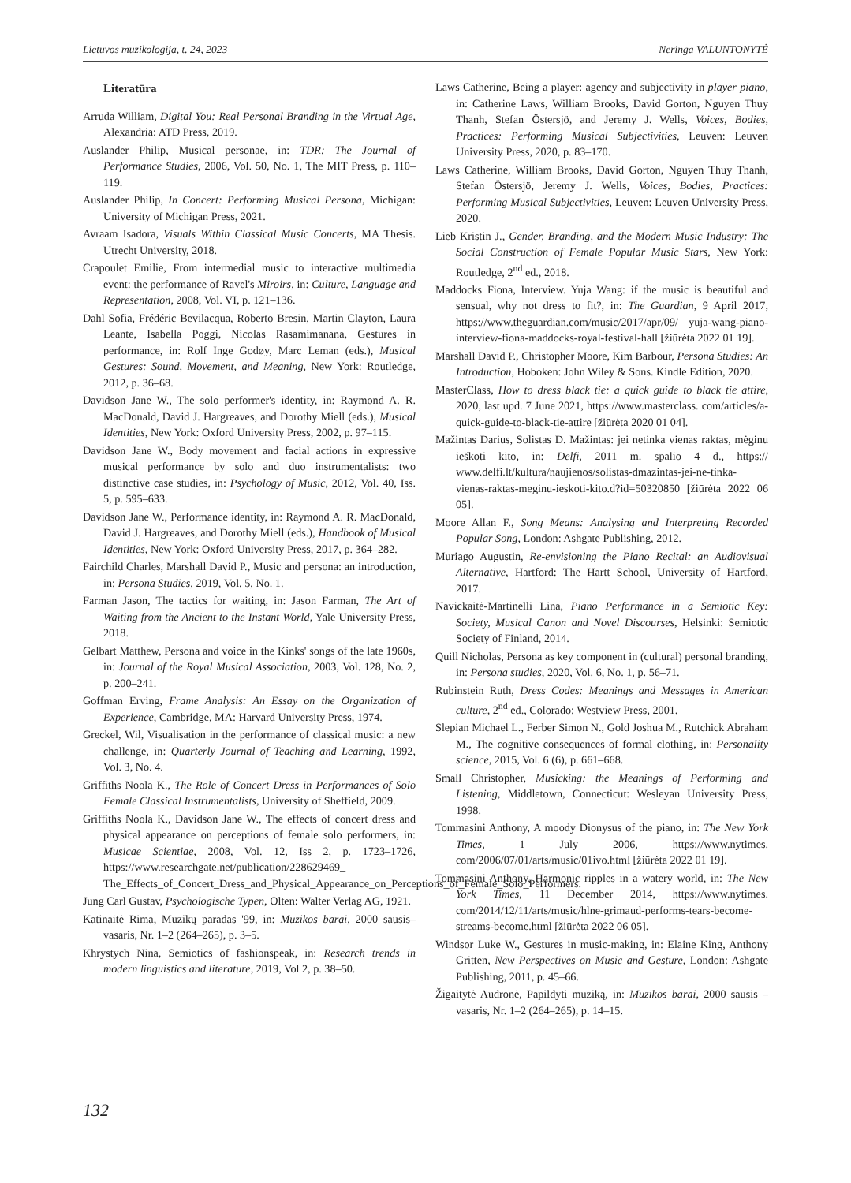Lietuvos muzikologija, t. 24, 2023 Neringa VALUNTONYTĖ
Literatūra
Arruda William, Digital You: Real Personal Branding in the Virtual Age, Alexandria: ATD Press, 2019.
Auslander Philip, Musical personae, in: TDR: The Journal of Performance Studies, 2006, Vol. 50, No. 1, The MIT Press, p. 110–119.
Auslander Philip, In Concert: Performing Musical Persona, Michigan: University of Michigan Press, 2021.
Avraam Isadora, Visuals Within Classical Music Concerts, MA Thesis. Utrecht University, 2018.
Crapoulet Emilie, From intermedial music to interactive multimedia event: the performance of Ravel's Miroirs, in: Culture, Language and Representation, 2008, Vol. VI, p. 121–136.
Dahl Sofia, Frédéric Bevilacqua, Roberto Bresin, Martin Clayton, Laura Leante, Isabella Poggi, Nicolas Rasamimanana, Gestures in performance, in: Rolf Inge Godøy, Marc Leman (eds.), Musical Gestures: Sound, Movement, and Meaning, New York: Routledge, 2012, p. 36–68.
Davidson Jane W., The solo performer's identity, in: Raymond A. R. MacDonald, David J. Hargreaves, and Dorothy Miell (eds.), Musical Identities, New York: Oxford University Press, 2002, p. 97–115.
Davidson Jane W., Body movement and facial actions in expressive musical performance by solo and duo instrumentalists: two distinctive case studies, in: Psychology of Music, 2012, Vol. 40, Iss. 5, p. 595–633.
Davidson Jane W., Performance identity, in: Raymond A. R. MacDonald, David J. Hargreaves, and Dorothy Miell (eds.), Handbook of Musical Identities, New York: Oxford University Press, 2017, p. 364–282.
Fairchild Charles, Marshall David P., Music and persona: an introduction, in: Persona Studies, 2019, Vol. 5, No. 1.
Farman Jason, The tactics for waiting, in: Jason Farman, The Art of Waiting from the Ancient to the Instant World, Yale University Press, 2018.
Gelbart Matthew, Persona and voice in the Kinks' songs of the late 1960s, in: Journal of the Royal Musical Association, 2003, Vol. 128, No. 2, p. 200–241.
Goffman Erving, Frame Analysis: An Essay on the Organization of Experience, Cambridge, MA: Harvard University Press, 1974.
Greckel, Wil, Visualisation in the performance of classical music: a new challenge, in: Quarterly Journal of Teaching and Learning, 1992, Vol. 3, No. 4.
Griffiths Noola K., The Role of Concert Dress in Performances of Solo Female Classical Instrumentalists, University of Sheffield, 2009.
Griffiths Noola K., Davidson Jane W., The effects of concert dress and physical appearance on perceptions of female solo performers, in: Musicae Scientiae, 2008, Vol. 12, Iss 2, p. 1723–1726, https://www.researchgate.net/publication/228629469_ The_Effects_of_Concert_Dress_and_Physical_Appearance_on_Perceptions_of_Female_Solo_Performers.
Jung Carl Gustav, Psychologische Typen, Olten: Walter Verlag AG, 1921.
Katinaitė Rima, Muzikų paradas '99, in: Muzikos barai, 2000 sausis–vasaris, Nr. 1–2 (264–265), p. 3–5.
Khrystych Nina, Semiotics of fashionspeak, in: Research trends in modern linguistics and literature, 2019, Vol 2, p. 38–50.
Laws Catherine, Being a player: agency and subjectivity in player piano, in: Catherine Laws, William Brooks, David Gorton, Nguyen Thuy Thanh, Stefan Östersjö, and Jeremy J. Wells, Voices, Bodies, Practices: Performing Musical Subjectivities, Leuven: Leuven University Press, 2020, p. 83–170.
Laws Catherine, William Brooks, David Gorton, Nguyen Thuy Thanh, Stefan Östersjö, Jeremy J. Wells, Voices, Bodies, Practices: Performing Musical Subjectivities, Leuven: Leuven University Press, 2020.
Lieb Kristin J., Gender, Branding, and the Modern Music Industry: The Social Construction of Female Popular Music Stars, New York: Routledge, 2<sup>nd</sup> ed., 2018.
Maddocks Fiona, Interview. Yuja Wang: if the music is beautiful and sensual, why not dress to fit?, in: The Guardian, 9 April 2017, https://www.theguardian.com/music/2017/apr/09/ yuja-wang-piano-interview-fiona-maddocks-royal-festival-hall [žiūrėta 2022 01 19].
Marshall David P., Christopher Moore, Kim Barbour, Persona Studies: An Introduction, Hoboken: John Wiley & Sons. Kindle Edition, 2020.
MasterClass, How to dress black tie: a quick guide to black tie attire, 2020, last upd. 7 June 2021, https://www.masterclass. com/articles/a-quick-guide-to-black-tie-attire [žiūrėta 2020 01 04].
Mažintas Darius, Solistas D. Mažintas: jei netinka vienas raktas, mėginu ieškoti kito, in: Delfi, 2011 m. spalio 4 d., https:// www.delfi.lt/kultura/naujienos/solistas-dmazintas-jei-ne-tinka-vienas-raktas-meginu-ieskoti-kito.d?id=50320850 [žiūrėta 2022 06 05].
Moore Allan F., Song Means: Analysing and Interpreting Recorded Popular Song, London: Ashgate Publishing, 2012.
Muriago Augustin, Re-envisioning the Piano Recital: an Audiovisual Alternative, Hartford: The Hartt School, University of Hartford, 2017.
Navickaitė-Martinelli Lina, Piano Performance in a Semiotic Key: Society, Musical Canon and Novel Discourses, Helsinki: Semiotic Society of Finland, 2014.
Quill Nicholas, Persona as key component in (cultural) personal branding, in: Persona studies, 2020, Vol. 6, No. 1, p. 56–71.
Rubinstein Ruth, Dress Codes: Meanings and Messages in American culture, 2<sup>nd</sup> ed., Colorado: Westview Press, 2001.
Slepian Michael L., Ferber Simon N., Gold Joshua M., Rutchick Abraham M., The cognitive consequences of formal clothing, in: Personality science, 2015, Vol. 6 (6), p. 661–668.
Small Christopher, Musicking: the Meanings of Performing and Listening, Middletown, Connecticut: Wesleyan University Press, 1998.
Tommasini Anthony, A moody Dionysus of the piano, in: The New York Times, 1 July 2006, https://www.nytimes. com/2006/07/01/arts/music/01ivo.html [žiūrėta 2022 01 19].
Tommasini Anthony, Harmonic ripples in a watery world, in: The New York Times, 11 December 2014, https://www.nytimes. com/2014/12/11/arts/music/hlne-grimaud-performs-tears-become-streams-become.html [žiūrėta 2022 06 05].
Windsor Luke W., Gestures in music-making, in: Elaine King, Anthony Gritten, New Perspectives on Music and Gesture, London: Ashgate Publishing, 2011, p. 45–66.
Žigaitytė Audronė, Papildyti muziką, in: Muzikos barai, 2000 sausis – vasaris, Nr. 1–2 (264–265), p. 14–15.
132